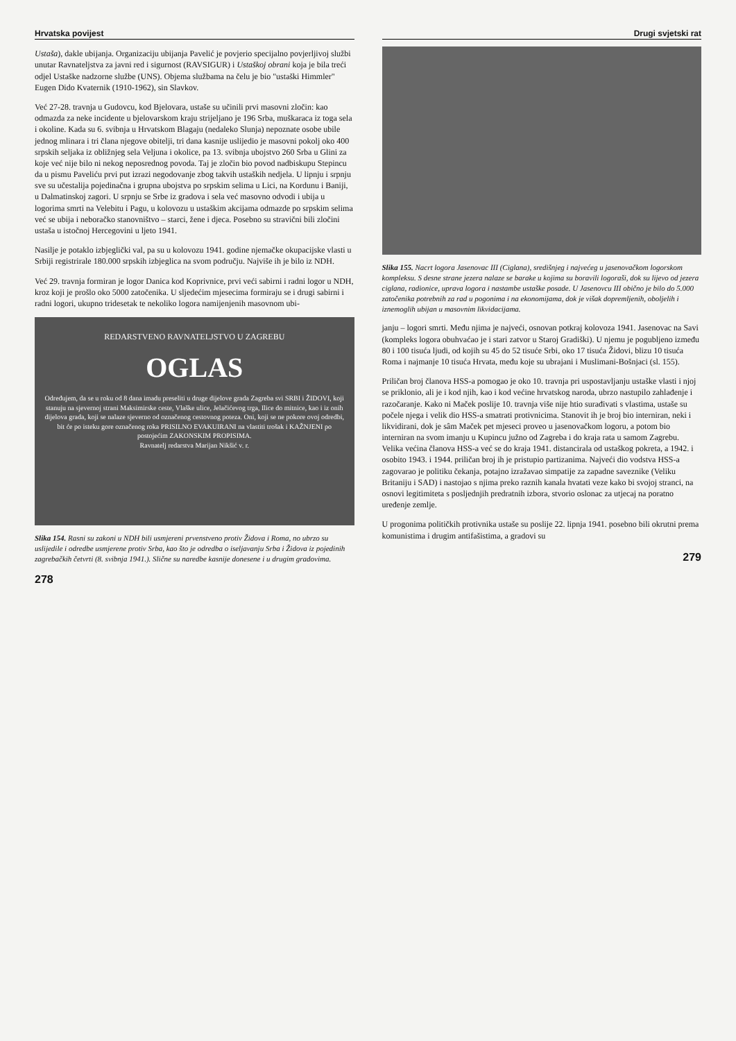Hrvatska povijest
Ustaša), dakle ubijanja. Organizaciju ubijanja Pavelić je povjerio specijalno povjerljivoj službi unutar Ravnateljstva za javni red i sigurnost (RAVSIGUR) i Ustaškoj obrani koja je bila treći odjel Ustaške nadzorne službe (UNS). Objema službama na čelu je bio "ustaški Himmler" Eugen Dido Kvaternik (1910-1962), sin Slavkov.
Već 27-28. travnja u Gudovcu, kod Bjelovara, ustaše su učinili prvi masovni zločin: kao odmazda za neke incidente u bjelovarskom kraju strijeljano je 196 Srba, muškaraca iz toga sela i okoline. Kada su 6. svibnja u Hrvatskom Blagaju (nedaleko Slunja) nepoznate osobe ubile jednog mlinara i tri člana njegove obitelji, tri dana kasnije uslijedio je masovni pokolj oko 400 srpskih seljaka iz obližnjeg sela Veljuna i okolice, pa 13. svibnja ubojstvo 260 Srba u Glini za koje već nije bilo ni nekog neposrednog povoda. Taj je zločin bio povod nadbiskupu Stepincu da u pismu Paveliću prvi put izrazi negodovanje zbog takvih ustaških nedjela. U lipnju i srpnju sve su učestalija pojedinačna i grupna ubojstva po srpskim selima u Lici, na Kordunu i Baniji, u Dalmatinskoj zagori. U srpnju se Srbe iz gradova i sela već masovno odvodi i ubija u logorima smrti na Velebitu i Pagu, u kolovozu u ustaškim akcijama odmazde po srpskim selima već se ubija i neboračko stanovništvo – starci, žene i djeca. Posebno su stravični bili zločini ustaša u istočnoj Hercegovini u ljeto 1941.
Nasilje je potaklo izbjeglički val, pa su u kolovozu 1941. godine njemačke okupacijske vlasti u Srbiji registrirale 180.000 srpskih izbjeglica na svom području. Najviše ih je bilo iz NDH.
Već 29. travnja formiran je logor Danica kod Koprivnice, prvi veći sabirni i radni logor u NDH, kroz koji je prošlo oko 5000 zatočenika. U sljedećim mjesecima formiraju se i drugi sabirni i radni logori, ukupno tridesetak te nekoliko logora namijenjenih masovnom ubi-
REDARSTVENO RAVNATELJSTVO U ZAGREBU
OGLAS
Određujem, da se u roku od 8 dana imadu preseliti u druge dijelove grada Zagreba svi SRBI i ŽIDOVI, koji stanuju na sjevernoj strani Maksimirske ceste, Vlaške ulice, Jelačićevog trga, Ilice do mitnice, kao i iz onih dijelova grada, koji se nalaze sjeverno od označenog cestovnog poteza. Oni, koji se ne pokore ovoj odredbi, bit će po isteku gore označenog roka PRISILNO EVAKUIRANI na vlastiti trošak i KAŽNJENI po postojećim ZAKONSKIM PROPISIMA.
Ravnatelj redarstva Marijan Nikšić v. r.
Slika 154. Rasni su zakoni u NDH bili usmjereni prvenstveno protiv Židova i Roma, no ubrzo su uslijedile i odredbe usmjerene protiv Srba, kao što je odredba o iseljavanju Srba i Židova iz pojedinih zagrebačkih četvrti (8. svibnja 1941.). Slične su naredbe kasnije donesene i u drugim gradovima.
278
Drugi svjetski rat
Slika 155. Nacrt logora Jasenovac III (Ciglana), središnjeg i najvećeg u jasenovačkom logorskom kompleksu. S desne strane jezera nalaze se barake u kojima su boravili logoraši, dok su lijevo od jezera ciglana, radionice, uprava logora i nastambe ustaške posade. U Jasenovcu III obično je bilo do 5.000 zatočenika potrebnih za rad u pogonima i na ekonomijama, dok je višak dopremljenih, oboljelih i iznemoglih ubijan u masovnim likvidacijama.
janju – logori smrti. Među njima je najveći, osnovan potkraj kolovoza 1941. Jasenovac na Savi (kompleks logora obuhvaćao je i stari zatvor u Staroj Gradiški). U njemu je pogubljeno između 80 i 100 tisuća ljudi, od kojih su 45 do 52 tisuće Srbi, oko 17 tisuća Židovi, blizu 10 tisuća Roma i najmanje 10 tisuća Hrvata, među koje su ubrajani i Muslimani-Bošnjaci (sl. 155).
Priličan broj članova HSS-a pomogao je oko 10. travnja pri uspostavljanju ustaške vlasti i njoj se priklonio, ali je i kod njih, kao i kod većine hrvatskog naroda, ubrzo nastupilo zahlađenje i razočaranje. Kako ni Maček poslije 10. travnja više nije htio surađivati s vlastima, ustaše su počele njega i velik dio HSS-a smatrati protivnicima. Stanovit ih je broj bio interniran, neki i likvidirani, dok je sâm Maček pet mjeseci proveo u jasenovačkom logoru, a potom bio interniran na svom imanju u Kupincu južno od Zagreba i do kraja rata u samom Zagrebu. Velika većina članova HSS-a već se do kraja 1941. distancirala od ustaškog pokreta, a 1942. i osobito 1943. i 1944. priličan broj ih je pristupio partizanima. Najveći dio vodstva HSS-a zagovarao je politiku čekanja, potajno izražavao simpatije za zapadne saveznike (Veliku Britaniju i SAD) i nastojao s njima preko raznih kanala hvatati veze kako bi svojoj stranci, na osnovi legitimiteta s posljednjih predratnih izbora, stvorio oslonac za utjecaj na poratno uređenje zemlje.
U progonima političkih protivnika ustaše su poslije 22. lipnja 1941. posebno bili okrutni prema komunistima i drugim antifašistima, a gradovi su
279